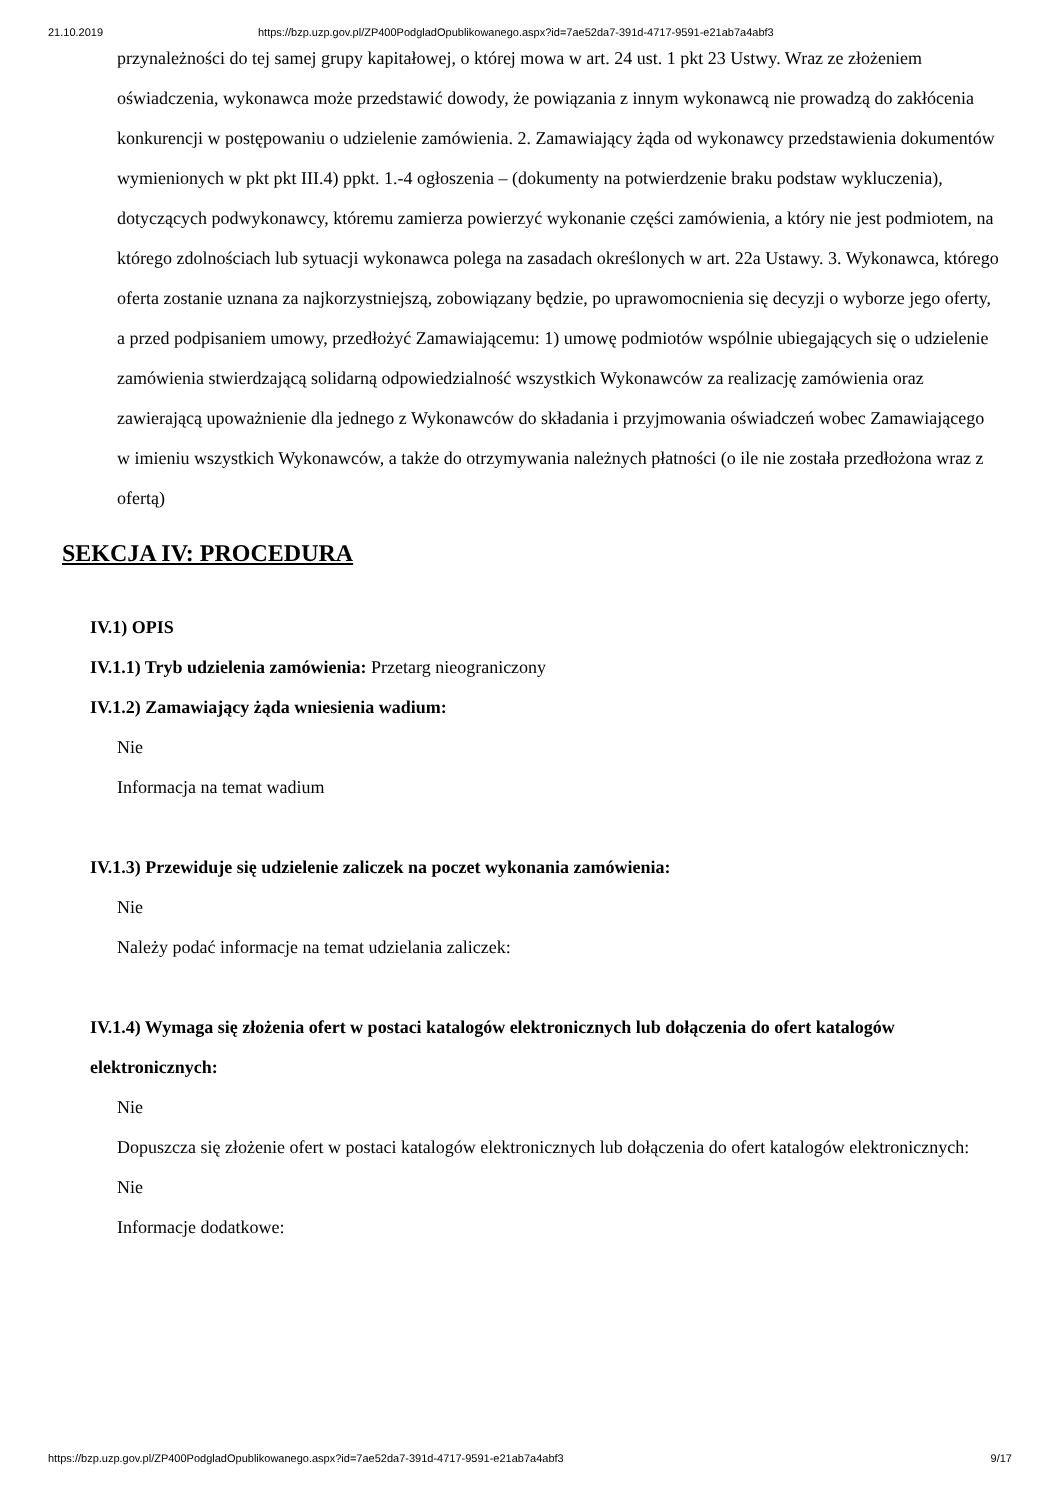21.10.2019 https://bzp.uzp.gov.pl/ZP400PodgladOpublikowanego.aspx?id=7ae52da7-391d-4717-9591-e21ab7a4abf3
przynależności do tej samej grupy kapitałowej, o której mowa w art. 24 ust. 1 pkt 23 Ustwy. Wraz ze złożeniem oświadczenia, wykonawca może przedstawić dowody, że powiązania z innym wykonawcą nie prowadzą do zakłócenia konkurencji w postępowaniu o udzielenie zamówienia. 2. Zamawiający żąda od wykonawcy przedstawienia dokumentów wymienionych w pkt pkt III.4) ppkt. 1.-4 ogłoszenia – (dokumenty na potwierdzenie braku podstaw wykluczenia), dotyczących podwykonawcy, któremu zamierza powierzyć wykonanie części zamówienia, a który nie jest podmiotem, na którego zdolnościach lub sytuacji wykonawca polega na zasadach określonych w art. 22a Ustawy. 3. Wykonawca, którego oferta zostanie uznana za najkorzystniejszą, zobowiązany będzie, po uprawomocnienia się decyzji o wyborze jego oferty, a przed podpisaniem umowy, przedłożyć Zamawiającemu: 1) umowę podmiotów wspólnie ubiegających się o udzielenie zamówienia stwierdzającą solidarną odpowiedzialność wszystkich Wykonawców za realizację zamówienia oraz zawierającą upoważnienie dla jednego z Wykonawców do składania i przyjmowania oświadczeń wobec Zamawiającego w imieniu wszystkich Wykonawców, a także do otrzymywania należnych płatności (o ile nie została przedłożona wraz z ofertą)
SEKCJA IV: PROCEDURA
IV.1) OPIS
IV.1.1) Tryb udzielenia zamówienia: Przetarg nieograniczony
IV.1.2) Zamawiający żąda wniesienia wadium:
Nie
Informacja na temat wadium
IV.1.3) Przewiduje się udzielenie zaliczek na poczet wykonania zamówienia:
Nie
Należy podać informacje na temat udzielania zaliczek:
IV.1.4) Wymaga się złożenia ofert w postaci katalogów elektronicznych lub dołączenia do ofert katalogów elektronicznych:
Nie
Dopuszcza się złożenie ofert w postaci katalogów elektronicznych lub dołączenia do ofert katalogów elektronicznych:
Nie
Informacje dodatkowe:
https://bzp.uzp.gov.pl/ZP400PodgladOpublikowanego.aspx?id=7ae52da7-391d-4717-9591-e21ab7a4abf3 9/17